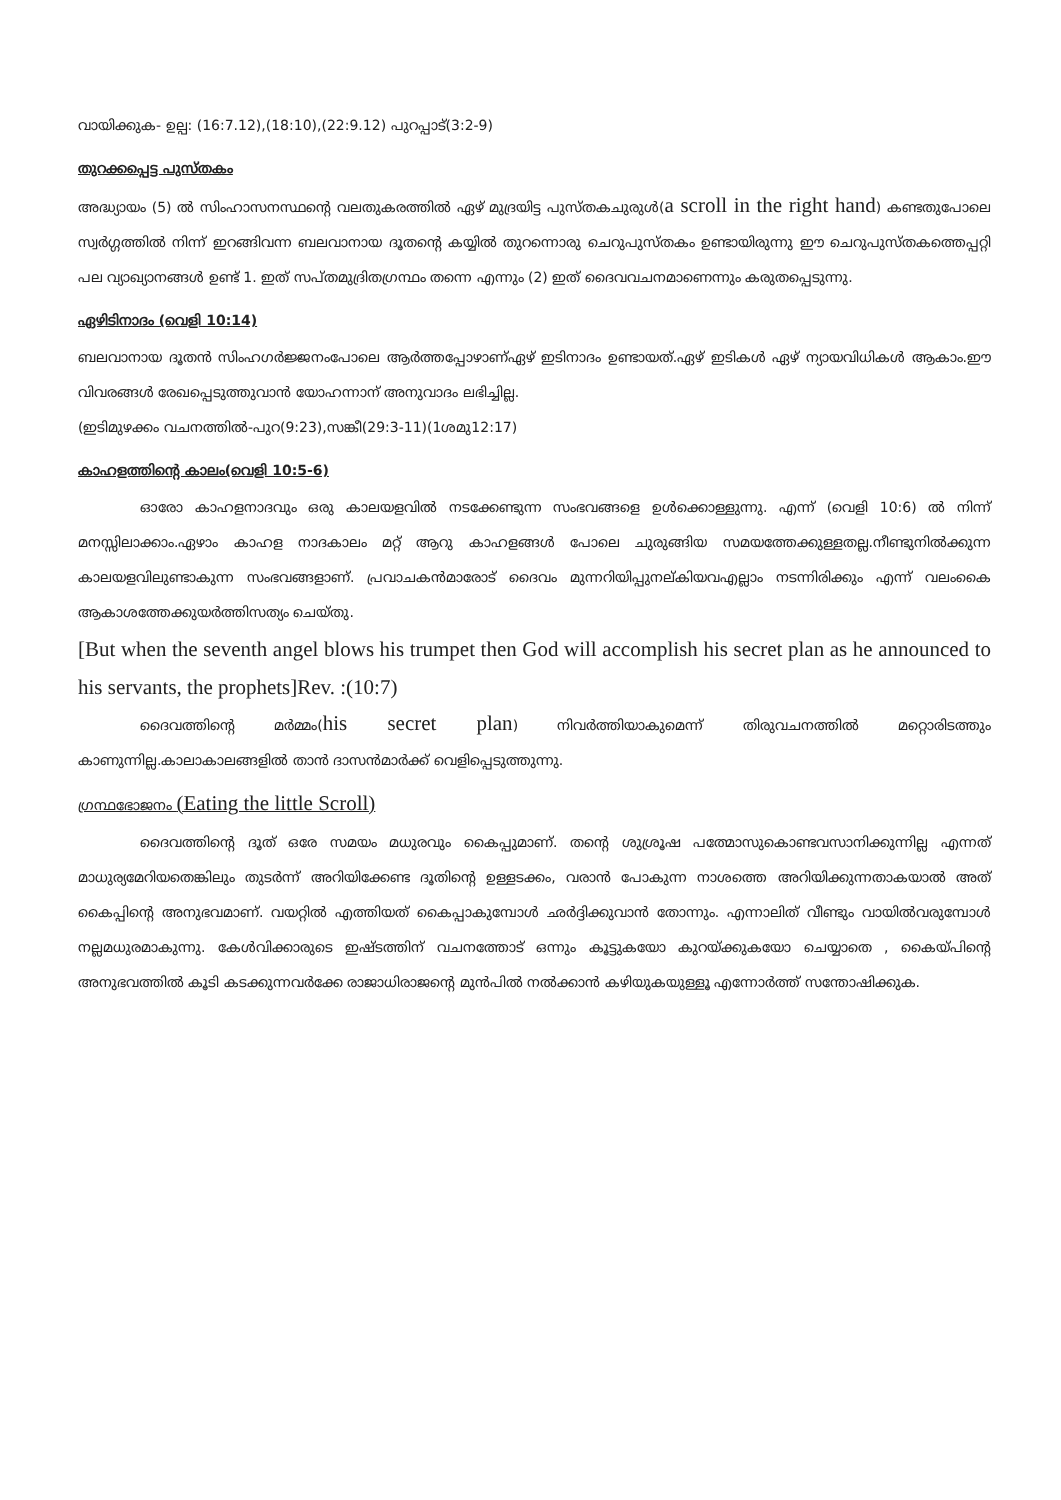വായിക്കുക- ഉല്പ: (16:7.12),(18:10),(22:9.12) പുറപ്പാട്(3:2-9)
തുറക്കപ്പെട്ട പുസ്തകം
അദ്ധ്യായം (5) ൽ സിംഹാസനസ്ഥന്റെ വലതുകരത്തിൽ ഏഴ് മുദ്രയിട്ട പുസ്തകചുരുൾ(a scroll in the right hand) കണ്ടതുപോലെ സ്വർഗ്ഗത്തിൽ നിന്ന് ഇറങ്ങിവന്ന ബലവാനായ ദൂതന്റെ കയ്യിൽ തുറന്നൊരു ചെറുപുസ്തകം ഉണ്ടായിരുന്നു ഈ ചെറുപുസ്തകത്തെപ്പറ്റി പല വ്യാഖ്യാനങ്ങൾ ഉണ്ട് 1. ഇത് സപ്തമുദ്രിതഗ്രന്ഥം തന്നെ എന്നും (2) ഇത് ദൈവവചനമാണെന്നും കരുതപ്പെടുന്നു.
ഏഴിടിനാദം (വെളി 10:14)
ബലവാനായ ദൂതൻ സിംഹഗർജ്ജനംപോലെ ആർത്തപ്പോഴാണ്ഏഴ് ഇടിനാദം ഉണ്ടായത്.ഏഴ് ഇടികൾ ഏഴ് ന്യായവിധികൾ ആകാം.ഈ വിവരങ്ങൾ രേഖപ്പെടുത്തുവാൻ യോഹന്നാന് അനുവാദം ലഭിച്ചില്ല.
(ഇടിമുഴക്കം വചനത്തിൽ-പുറ(9:23),സങ്കീ(29:3-11)(1ശമു12:17)
കാഹളത്തിന്റെ കാലം(വെളി 10:5-6)
ഓരോ കാഹളനാദവും ഒരു കാലയളവിൽ നടക്കേണ്ടുന്ന സംഭവങ്ങളെ ഉൾക്കൊള്ളുന്നു. എന്ന് (വെളി 10:6) ൽ നിന്ന് മനസ്സിലാക്കാം.ഏഴാം കാഹള നാദകാലം മറ്റ് ആറു കാഹളങ്ങൾ പോലെ ചുരുങ്ങിയ സമയത്തേക്കുള്ളതല്ല.നീണ്ടുനിൽക്കുന്ന കാലയളവിലുണ്ടാകുന്ന സംഭവങ്ങളാണ്. പ്രവാചകൻമാരോട് ദൈവം മുന്നറിയിപ്പുനല്കിയവഎല്ലാം നടന്നിരിക്കും എന്ന് വലംകൈ ആകാശത്തേക്കുയർത്തിസത്യം ചെയ്തു.
[But when the seventh angel blows his trumpet then God will accomplish his secret plan as he announced to his servants, the prophets]Rev. :(10:7)
ദൈവത്തിന്റെ മർമ്മം(his secret plan) നിവർത്തിയാകുമെന്ന് തിരുവചനത്തിൽ മറ്റൊരിടത്തും കാണുന്നില്ല.കാലാകാലങ്ങളിൽ താൻ ദാസൻമാർക്ക് വെളിപ്പെടുത്തുന്നു.
ഗ്രന്ഥഭോജനം (Eating the little Scroll)
ദൈവത്തിന്റെ ദൂത് ഒരേ സമയം മധുരവും കൈപ്പുമാണ്. തന്റെ ശുശ്രൂഷ പത്മോസുകൊണ്ടവസാനിക്കുന്നില്ല എന്നത് മാധുര്യമേറിയതെങ്കിലും തുടർന്ന് അറിയിക്കേണ്ട ദൂതിന്റെ ഉള്ളടക്കം, വരാൻ പോകുന്ന നാശത്തെ അറിയിക്കുന്നതാകയാൽ അത് കൈപ്പിന്റെ അനുഭവമാണ്. വയറ്റിൽ എത്തിയത് കൈപ്പാകുമ്പോൾ ഛർദ്ദിക്കുവാൻ തോന്നും. എന്നാലിത് വീണ്ടും വായിൽവരുമ്പോൾ നല്ലമധുരമാകുന്നു. കേൾവിക്കാരുടെ ഇഷ്ടത്തിന് വചനത്തോട് ഒന്നും കൂട്ടുകയോ കുറയ്ക്കുകയോ ചെയ്യാതെ , കൈയ്പിന്റെ അനുഭവത്തിൽ കൂടി കടക്കുന്നവർക്കേ രാജാധിരാജന്റെ മുൻപിൽ നൽക്കാൻ കഴിയുകയുള്ളൂ എന്നോർത്ത് സന്തോഷിക്കുക.